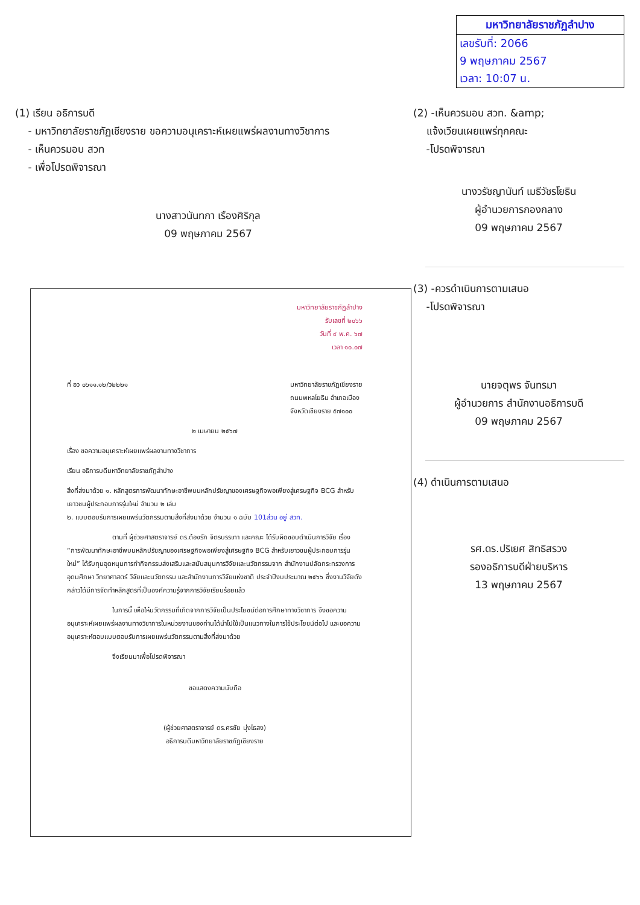มหาวิทยาลัยราชภัฏลำปาง
เลขรับที่: 2066
9 พฤษภาคม 2567
เวลา: 10:07 น.
(1) เรียน อธิการบดี
- มหาวิทยาลัยราชภัฏเชียงราย ขอความอนุเคราะห์เผยแพร่ผลงานทางวิชาการ
- เห็นควรมอบ สวท
- เพื่อโปรดพิจารณา
นางสาวนันทกา เรืองศิริกุล
09 พฤษภาคม 2567
(2) -เห็นควรมอบ สวท. &amp;
แจ้งเวียนเผยแพร่ทุกคณะ
-โปรดพิจารณา
นางวรัชญานันท์ เมธีวัชรโยธิน
ผู้อำนวยการกองกลาง
09 พฤษภาคม 2567
(3) -ควรดำเนินการตามเสนอ
-โปรดพิจารณา
นายจตุพร จันทรมา
ผู้อำนวยการ สำนักงานอธิการบดี
09 พฤษภาคม 2567
(4) ดำเนินการตามเสนอ
รศ.ดร.ปริเยศ สิทธิสรวง
รองอธิการบดีฝ่ายบริหาร
13 พฤษภาคม 2567
มหาวิทยาลัยราชภัฏลำปาง
รับเลขที่ ๒๐๖๖
วันที่ ๙ พ.ค. ๖๗
เวลา ๑๐.๐๗
ที่ อว ๐๖๑๑.๑๒/ว๒๒๒๑ มหาวิทยาลัยราชภัฏเชียงราย
ถนนพหลโยธิน อำเภอเมือง
จังหวัดเชียงราย ๕๗๑๐๐
๒ เมษายน ๒๕๖๗
เรื่อง ขอความอนุเคราะห์เผยแพร่ผลงานทางวิชาการ
เรียน อธิการบดีมหาวิทยาลัยราชภัฏลำปาง
สิ่งที่ส่งมาด้วย ๑. หลักสูตรการพัฒนาทักษะอาชีพบนหลักปรัชญาของเศรษฐกิจพอเพียงสู่เศรษฐกิจ BCG สำหรับเยาวชนผู้ประกอบการรุ่นใหม่ จำนวน ๒ เล่ม
๒. แบบตอบรับการเผยแพร่นวัตกรรมตามสิ่งที่ส่งมาด้วย จำนวน ๑ ฉบับ 101ส่วน อยู่ สวท.
ตามที่ ผู้ช่วยศาสตราจารย์ ดร.ต้องรัก จิตรบรรเทา และคณะ ได้รับผิดชอบดำเนินการวิจัย เรื่อง “การพัฒนาทักษะอาชีพบนหลักปรัชญาของเศรษฐกิจพอเพียงสู่เศรษฐกิจ BCG สำหรับเยาวชนผู้ประกอบการรุ่นใหม่” ได้รับทุนอุดหนุนการทำกิจกรรมส่งเสริมและสนับสนุนการวิจัยและนวัตกรรมจาก สำนักงานปลัดกระทรวงการอุดมศึกษา วิทยาศาสตร์ วิจัยและนวัตกรรม และสำนักงานการวิจัยแห่งชาติ ประจำปีงบประมาณ ๒๕๖๖ ซึ่งงานวิจัยดังกล่าวได้มีการจัดทำหลักสูตรที่เป็นองค์ความรู้จากการวิจัยเรียบร้อยแล้ว
ในการนี้ เพื่อให้นวัตกรรมที่เกิดจากการวิจัยเป็นประโยชน์ต่อการศึกษาทางวิชาการ จึงขอความอนุเคราะห์เผยแพร่ผลงานทางวิชาการในหน่วยงานของท่านได้นำไปใช้เป็นแนวทางในการใช้ประโยชน์ต่อไป และขอความอนุเคราะห์ตอบแบบตอบรับการเผยแพร่นวัตกรรมตามสิ่งที่ส่งมาด้วย
จึงเรียนมาเพื่อโปรดพิจารณา
ขอแสดงความนับถือ
(ผู้ช่วยศาสตราจารย์ ดร.ศรชัย มุ่งไธสง)
อธิการบดีมหาวิทยาลัยราชภัฏเชียงราย